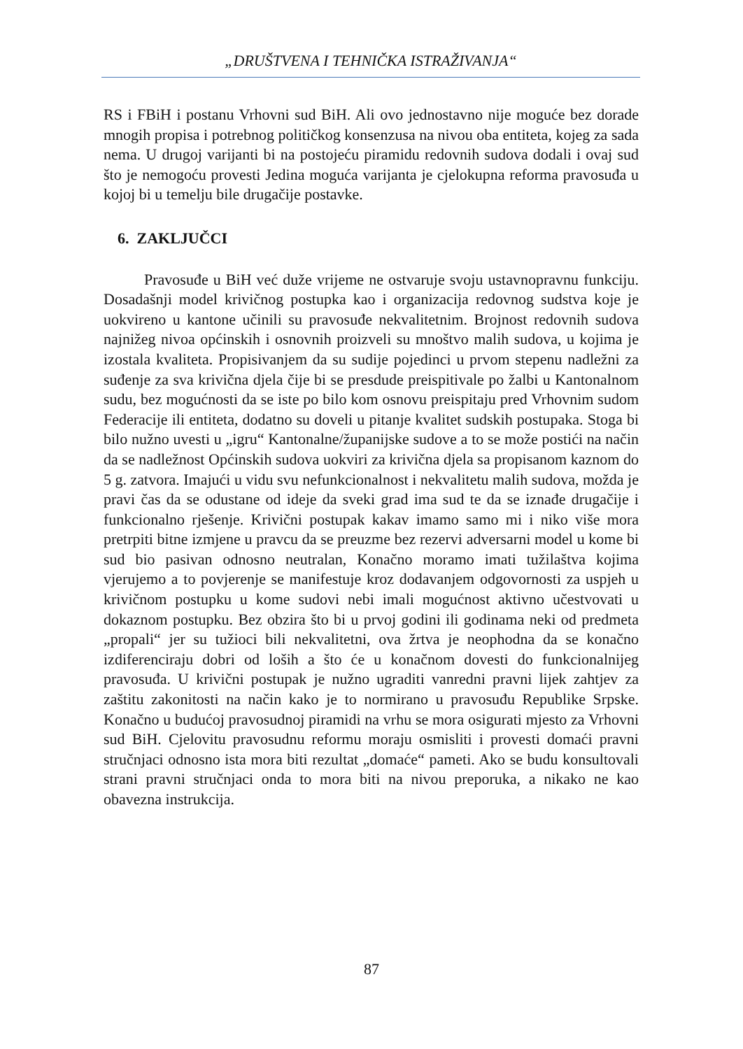„DRUŠTVENA I TEHNIČKA ISTRAŽIVANJA“
RS i FBiH i postanu Vrhovni sud BiH. Ali ovo jednostavno nije moguće bez dorade mnogih propisa i potrebnog političkog konsenzusa na nivou oba entiteta, kojeg za sada nema. U drugoj varijanti bi na postojeću piramidu redovnih sudova dodali i ovaj sud što je nemogoću provesti Jedina moguća varijanta je cjelokupna reforma pravosuđa u kojoj bi u temelju bile drugačije postavke.
6. ZAKLJUČCI
Pravosuđe u BiH već duže vrijeme ne ostvaruje svoju ustavnopravnu funkciju. Dosadašnji model krivičnog postupka kao i organizacija redovnog sudstva koje je uokvireno u kantone učinili su pravosuđe nekvalitetnim. Brojnost redovnih sudova najnižeg nivoa općinskih i osnovnih proizveli su mnoštvo malih sudova, u kojima je izostala kvaliteta. Propisivanjem da su sudije pojedinci u prvom stepenu nadležni za suđenje za sva krivična djela čije bi se presdude preispitivale po žalbi u Kantonalnom sudu, bez mogućnosti da se iste po bilo kom osnovu preispitaju pred Vrhovnim sudom Federacije ili entiteta, dodatno su doveli u pitanje kvalitet sudskih postupaka. Stoga bi bilo nužno uvesti u „igru“ Kantonalne/županijske sudove a to se može postići na način da se nadležnost Općinskih sudova uokviri za krivična djela sa propisanom kaznom do 5 g. zatvora. Imajući u vidu svu nefunkcionalnost i nekvalitetu malih sudova, možda je pravi čas da se odustane od ideje da sveki grad ima sud te da se iznađe drugačije i funkcionalno rješenje. Krivični postupak kakav imamo samo mi i niko više mora pretrpiti bitne izmjene u pravcu da se preuzme bez rezervi adversarni model u kome bi sud bio pasivan odnosno neutralan, Konačno moramo imati tužilaštva kojima vjerujemo a to povjerenje se manifestuje kroz dodavanjem odgovornosti za uspjeh u krivičnom postupku u kome sudovi nebi imali mogućnost aktivno učestvovati u dokaznom postupku. Bez obzira što bi u prvoj godini ili godinama neki od predmeta „propali“ jer su tužioci bili nekvalitetni, ova žrtva je neophodna da se konačno izdiferenciraju dobri od loših a što će u konačnom dovesti do funkcionalnijeg pravosuđa. U krivični postupak je nužno ugraditi vanredni pravni lijek zahtjev za zaštitu zakonitosti na način kako je to normirano u pravosuđu Republike Srpske. Konačno u budućoj pravosudnoj piramidi na vrhu se mora osigurati mjesto za Vrhovni sud BiH. Cjelovitu pravosudnu reformu moraju osmisliti i provesti domaći pravni stručnjaci odnosno ista mora biti rezultat „domaće“ pameti. Ako se budu konsultovali strani pravni stručnjaci onda to mora biti na nivou preporuka, a nikako ne kao obavezna instrukcija.
87